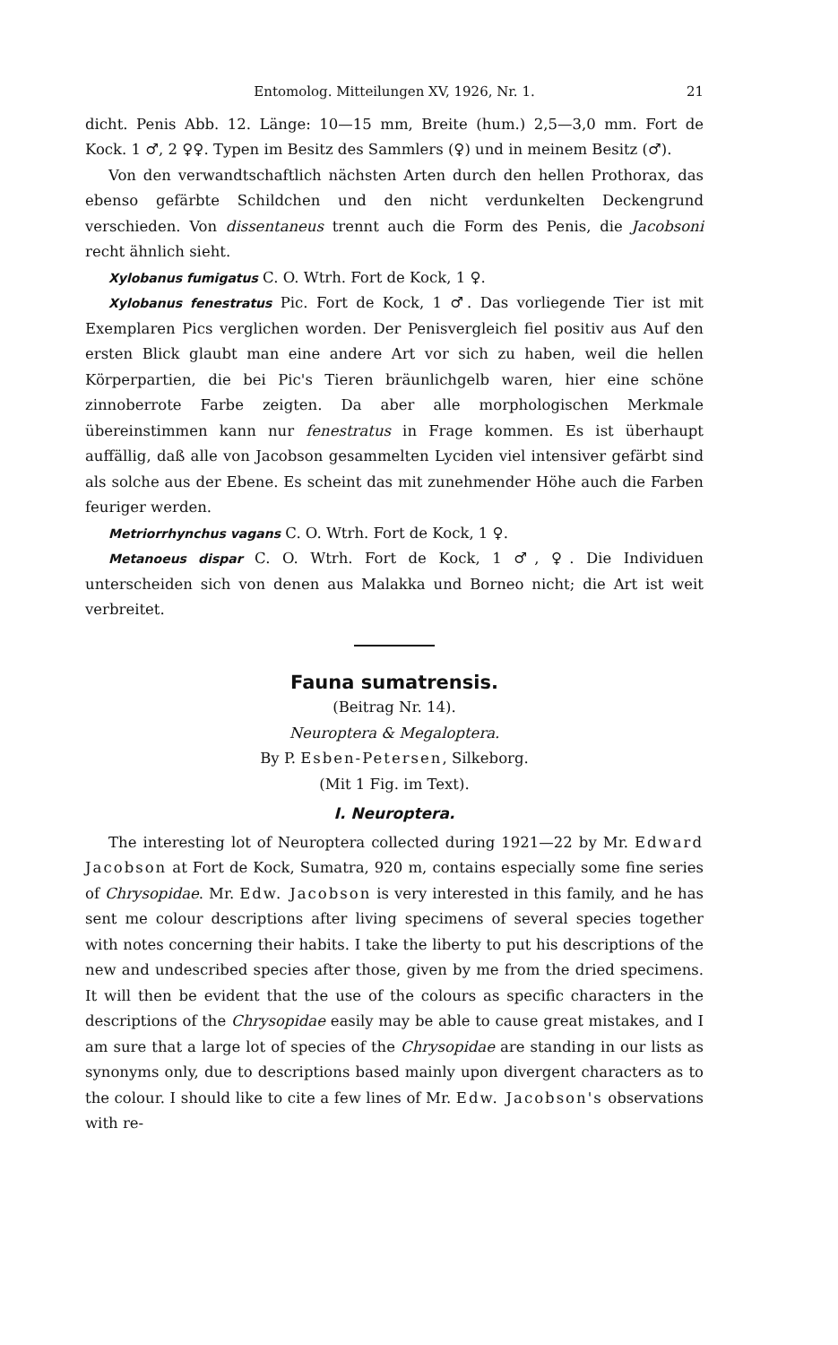Entomolog. Mitteilungen XV, 1926, Nr. 1. 21
dicht. Penis Abb. 12. Länge: 10—15 mm, Breite (hum.) 2,5—3,0 mm. Fort de Kock. 1 ♂, 2 ♀♀. Typen im Besitz des Sammlers (♀) und in meinem Besitz (♂).
Von den verwandtschaftlich nächsten Arten durch den hellen Prothorax, das ebenso gefärbte Schildchen und den nicht verdunkelten Deckengrund verschieden. Von dissentaneus trennt auch die Form des Penis, die Jacobsoni recht ähnlich sieht.
Xylobanus fumigatus C. O. Wtrh. Fort de Kock, 1 ♀.
Xylobanus fenestratus Pic. Fort de Kock, 1 ♂. Das vorliegende Tier ist mit Exemplaren Pics verglichen worden. Der Penisvergleich fiel positiv aus Auf den ersten Blick glaubt man eine andere Art vor sich zu haben, weil die hellen Körperpartien, die bei Pic's Tieren bräunlichgelb waren, hier eine schöne zinnoberrote Farbe zeigten. Da aber alle morphologischen Merkmale übereinstimmen kann nur fenestratus in Frage kommen. Es ist überhaupt auffällig, daß alle von Jacobson gesammelten Lyciden viel intensiver gefärbt sind als solche aus der Ebene. Es scheint das mit zunehmender Höhe auch die Farben feuriger werden.
Metriorrhynchus vagans C. O. Wtrh. Fort de Kock, 1 ♀.
Metanoeus dispar C. O. Wtrh. Fort de Kock, 1 ♂, ♀. Die Individuen unterscheiden sich von denen aus Malakka und Borneo nicht; die Art ist weit verbreitet.
Fauna sumatrensis.
(Beitrag Nr. 14).
Neuroptera & Megaloptera.
By P. Esben-Petersen, Silkeborg.
(Mit 1 Fig. im Text).
I. Neuroptera.
The interesting lot of Neuroptera collected during 1921—22 by Mr. Edward Jacobson at Fort de Kock, Sumatra, 920 m, contains especially some fine series of Chrysopidae. Mr. Edw. Jacobson is very interested in this family, and he has sent me colour descriptions after living specimens of several species together with notes concerning their habits. I take the liberty to put his descriptions of the new and undescribed species after those, given by me from the dried specimens. It will then be evident that the use of the colours as specific characters in the descriptions of the Chrysopidae easily may be able to cause great mistakes, and I am sure that a large lot of species of the Chrysopidae are standing in our lists as synonyms only, due to descriptions based mainly upon divergent characters as to the colour. I should like to cite a few lines of Mr. Edw. Jacobson's observations with re-